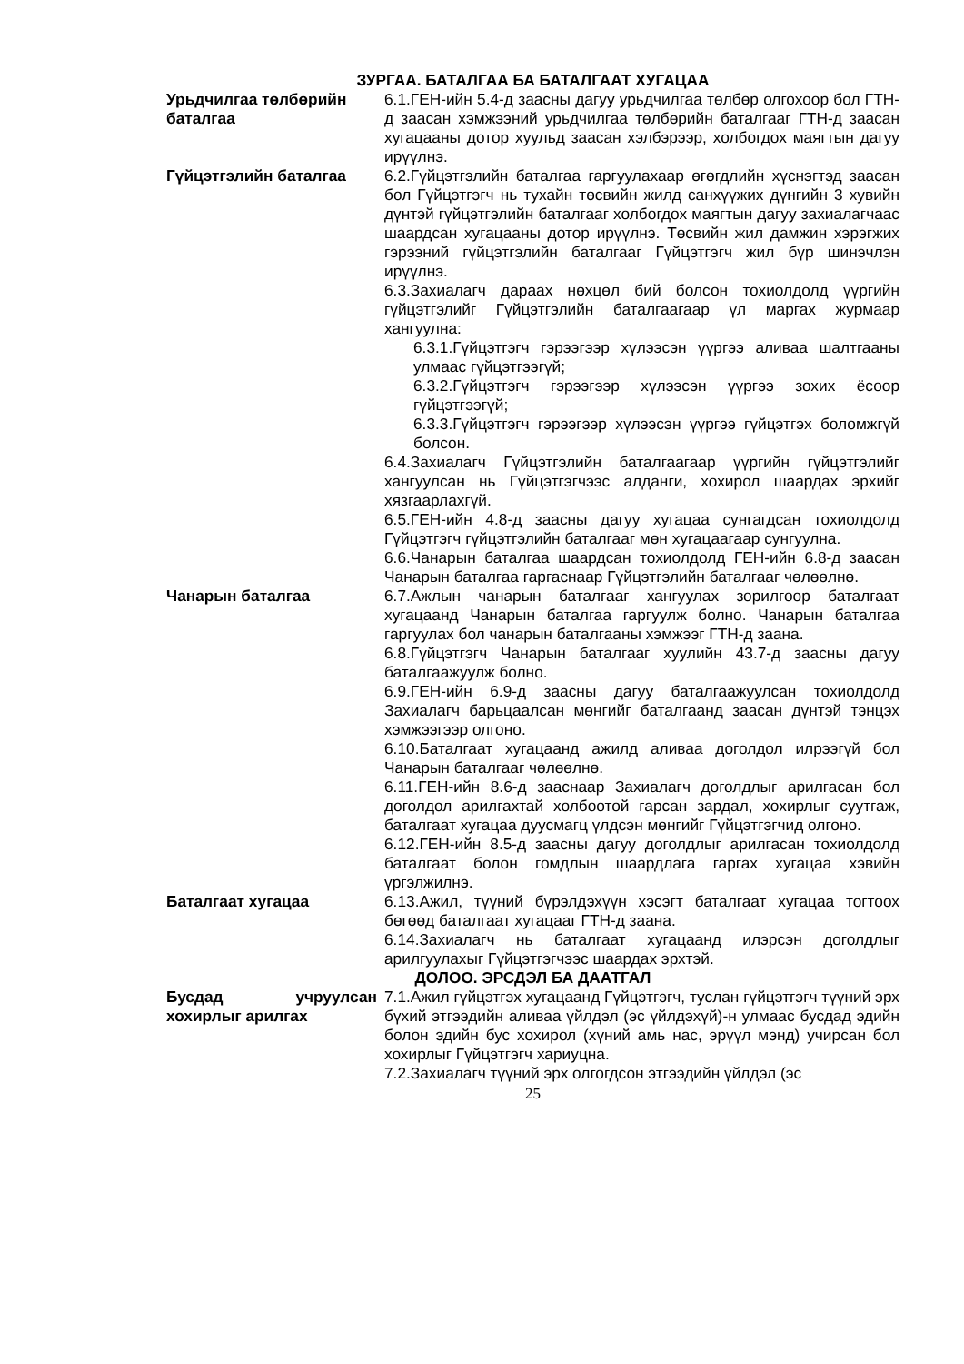ЗУРГАА. БАТАЛГАА БА БАТАЛГААТ ХУГАЦАА
Урьдчилгаа төлбөрийн баталгаа
6.1.ГЕН-ийн 5.4-д заасны дагуу урьдчилгаа төлбөр олгохоор бол ГТН-д заасан хэмжээний урьдчилгаа төлбөрийн баталгааг ГТН-д заасан хугацааны дотор хуульд заасан хэлбэрээр, холбогдох маягтын дагуу ирүүлнэ.
Гүйцэтгэлийн баталгаа 6.2.Гүйцэтгэлийн баталгаа гаргуулахаар өгөгдлийн хүснэгтэд заасан бол Гүйцэтгэгч нь тухайн төсвийн жилд санхүүжих дүнгийн 3 хувийн дүнтэй гүйцэтгэлийн баталгааг холбогдох маягтын дагуу захиалагчаас шаардсан хугацааны дотор ирүүлнэ. Төсвийн жил дамжин хэрэгжих гэрээний гүйцэтгэлийн баталгааг Гүйцэтгэгч жил бүр шинэчлэн ирүүлнэ.
6.3.Захиалагч дараах нөхцөл бий болсон тохиолдолд үүргийн гүйцэтгэлийг Гүйцэтгэлийн баталгаагаар үл маргах журмаар хангуулна:
6.3.1.Гүйцэтгэгч гэрээгээр хүлээсэн үүргээ аливаа шалтгааны улмаас гүйцэтгээгүй;
6.3.2.Гүйцэтгэгч гэрээгээр хүлээсэн үүргээ зохих ёсоор гүйцэтгээгүй;
6.3.3.Гүйцэтгэгч гэрээгээр хүлээсэн үүргээ гүйцэтгэх боломжгүй болсон.
6.4.Захиалагч Гүйцэтгэлийн баталгаагаар үүргийн гүйцэтгэлийг хангуулсан нь Гүйцэтгэгчээс алданги, хохирол шаардах эрхийг хязгаарлахгүй.
6.5.ГЕН-ийн 4.8-д заасны дагуу хугацаа сунгагдсан тохиолдолд Гүйцэтгэгч гүйцэтгэлийн баталгааг мөн хугацаагаар сунгуулна.
6.6.Чанарын баталгаа шаардсан тохиолдолд ГЕН-ийн 6.8-д заасан Чанарын баталгаа гаргаснаар Гүйцэтгэлийн баталгааг чөлөөлнө.
Чанарын баталгаа 6.7.Ажлын чанарын баталгааг хангуулах зорилгоор баталгаат хугацаанд Чанарын баталгаа гаргуулж болно. Чанарын баталгаа гаргуулах бол чанарын баталгааны хэмжээг ГТН-д заана.
6.8.Гүйцэтгэгч Чанарын баталгааг хуулийн 43.7-д заасны дагуу баталгаажуулж болно.
6.9.ГЕН-ийн 6.9-д заасны дагуу баталгаажуулсан тохиолдолд Захиалагч барьцаалсан мөнгийг баталгаанд заасан дүнтэй тэнцэх хэмжээгээр олгоно.
6.10.Баталгаат хугацаанд ажилд аливаа доголдол илрээгүй бол Чанарын баталгааг чөлөөлнө.
6.11.ГЕН-ийн 8.6-д зааснаар Захиалагч доголдлыг арилгасан бол доголдол арилгахтай холбоотой гарсан зардал, хохирлыг суутгаж, баталгаат хугацаа дуусмагц үлдсэн мөнгийг Гүйцэтгэгчид олгоно.
6.12.ГЕН-ийн 8.5-д заасны дагуу доголдлыг арилгасан тохиолдолд баталгаат болон гомдлын шаардлага гаргах хугацаа хэвийн үргэлжилнэ.
Баталгаат хугацаа 6.13.Ажил, түүний бүрэлдэхүүн хэсэгт баталгаат хугацаа тогтоох бөгөөд баталгаат хугацааг ГТН-д заана.
6.14.Захиалагч нь баталгаат хугацаанд илэрсэн доголдлыг арилгуулахыг Гүйцэтгэгчээс шаардах эрхтэй.
ДОЛОО. ЭРСДЭЛ БА ДААТГАЛ
Бусдад учруулсан хохирлыг арилгах
7.1.Ажил гүйцэтгэх хугацаанд Гүйцэтгэгч, туслан гүйцэтгэгч түүний эрх бүхий этгээдийн аливаа үйлдэл (эс үйлдэхүй)-н улмаас бусдад эдийн болон эдийн бус хохирол (хүний амь нас, эрүүл мэнд) учирсан бол хохирлыг Гүйцэтгэгч хариуцна.
7.2.Захиалагч түүний эрх олгогдсон этгээдийн үйлдэл (эс
25